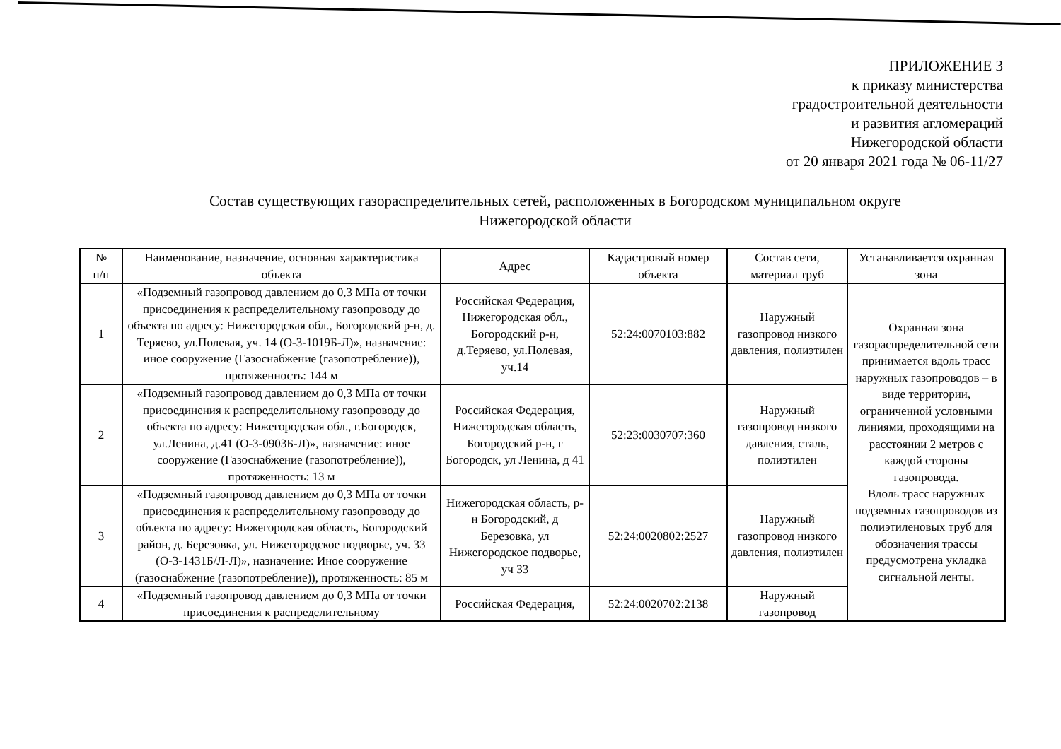ПРИЛОЖЕНИЕ 3
к приказу министерства
градостроительной деятельности
и развития агломераций
Нижегородской области
от 20 января 2021 года № 06-11/27
Состав существующих газораспределительных сетей, расположенных в Богородском муниципальном округе
Нижегородской области
| № п/п | Наименование, назначение, основная характеристика объекта | Адрес | Кадастровый номер объекта | Состав сети, материал труб | Устанавливается охранная зона |
| --- | --- | --- | --- | --- | --- |
| 1 | «Подземный газопровод давлением до 0,3 МПа от точки присоединения к распределительному газопроводу до объекта по адресу: Нижегородская обл., Богородский р-н, д. Теряево, ул.Полевая, уч. 14 (О-3-1019Б-Л)», назначение: иное сооружение (Газоснабжение (газопотребление)), протяженность: 144 м | Российская Федерация, Нижегородская обл., Богородский р-н, д.Теряево, ул.Полевая, уч.14 | 52:24:0070103:882 | Наружный газопровод низкого давления, полиэтилен | Охранная зона газораспределительной сети принимается вдоль трасс наружных газопроводов – в виде территории, ограниченной условными линиями, проходящими на расстоянии 2 метров с каждой стороны газопровода. Вдоль трасс наружных подземных газопроводов из полиэтиленовых труб для обозначения трассы предусмотрена укладка сигнальной ленты. |
| 2 | «Подземный газопровод давлением до 0,3 МПа от точки присоединения к распределительному газопроводу до объекта по адресу: Нижегородская обл., г.Богородск, ул.Ленина, д.41 (О-3-0903Б-Л)», назначение: иное сооружение (Газоснабжение (газопотребление)), протяженность: 13 м | Российская Федерация, Нижегородская область, Богородский р-н, г Богородск, ул Ленина, д 41 | 52:23:0030707:360 | Наружный газопровод низкого давления, сталь, полиэтилен | |
| 3 | «Подземный газопровод давлением до 0,3 МПа от точки присоединения к распределительному газопроводу до объекта по адресу: Нижегородская область, Богородский район, д. Березовка, ул. Нижегородское подворье, уч. 33 (О-3-1431Б/Л-Л)», назначение: Иное сооружение (газоснабжение (газопотребление)), протяженность: 85 м | Нижегородская область, р-н Богородский, д Березовка, ул Нижегородское подворье, уч 33 | 52:24:0020802:2527 | Наружный газопровод низкого давления, полиэтилен | |
| 4 | «Подземный газопровод давлением до 0,3 МПа от точки присоединения к распределительному | Российская Федерация, | 52:24:0020702:2138 | Наружный газопровод | |